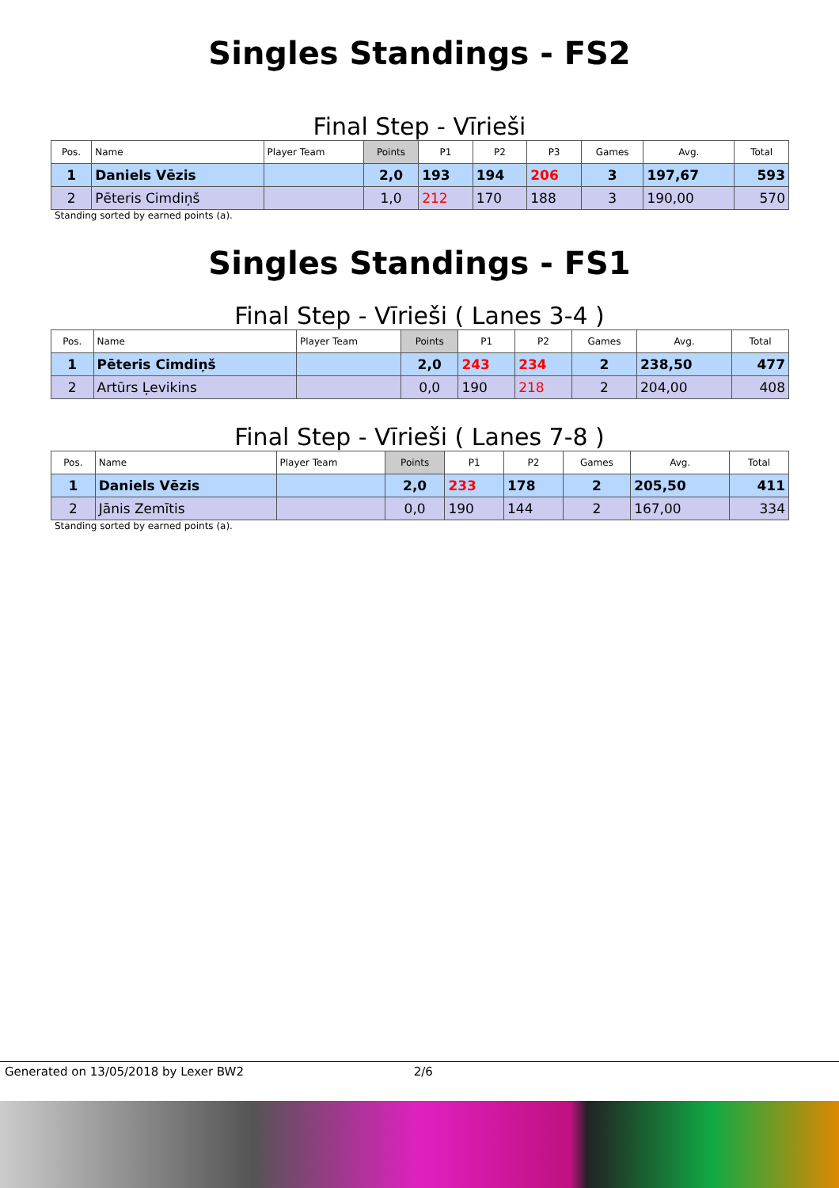Singles Standings - FS2
Final Step - Vīrieši
| Pos. | Name | Player Team | Points | P1 | P2 | P3 | Games | Avg. | Total |
| --- | --- | --- | --- | --- | --- | --- | --- | --- | --- |
| 1 | Daniels Vēzis | | 2,0 | 193 | 194 | 206 | 3 | 197,67 | 593 |
| 2 | Pēteris Cimdiņš | | 1,0 | 212 | 170 | 188 | 3 | 190,00 | 570 |
Standing sorted by earned points (a).
Singles Standings - FS1
Final Step - Vīrieši ( Lanes 3-4 )
| Pos. | Name | Player Team | Points | P1 | P2 | Games | Avg. | Total |
| --- | --- | --- | --- | --- | --- | --- | --- | --- |
| 1 | Pēteris Cimdiņš | | 2,0 | 243 | 234 | 2 | 238,50 | 477 |
| 2 | Artūrs Ļevikins | | 0,0 | 190 | 218 | 2 | 204,00 | 408 |
Final Step - Vīrieši ( Lanes 7-8 )
| Pos. | Name | Player Team | Points | P1 | P2 | Games | Avg. | Total |
| --- | --- | --- | --- | --- | --- | --- | --- | --- |
| 1 | Daniels Vēzis | | 2,0 | 233 | 178 | 2 | 205,50 | 411 |
| 2 | Jānis Zemītis | | 0,0 | 190 | 144 | 2 | 167,00 | 334 |
Standing sorted by earned points (a).
Generated on 13/05/2018 by Lexer BW2 2/6